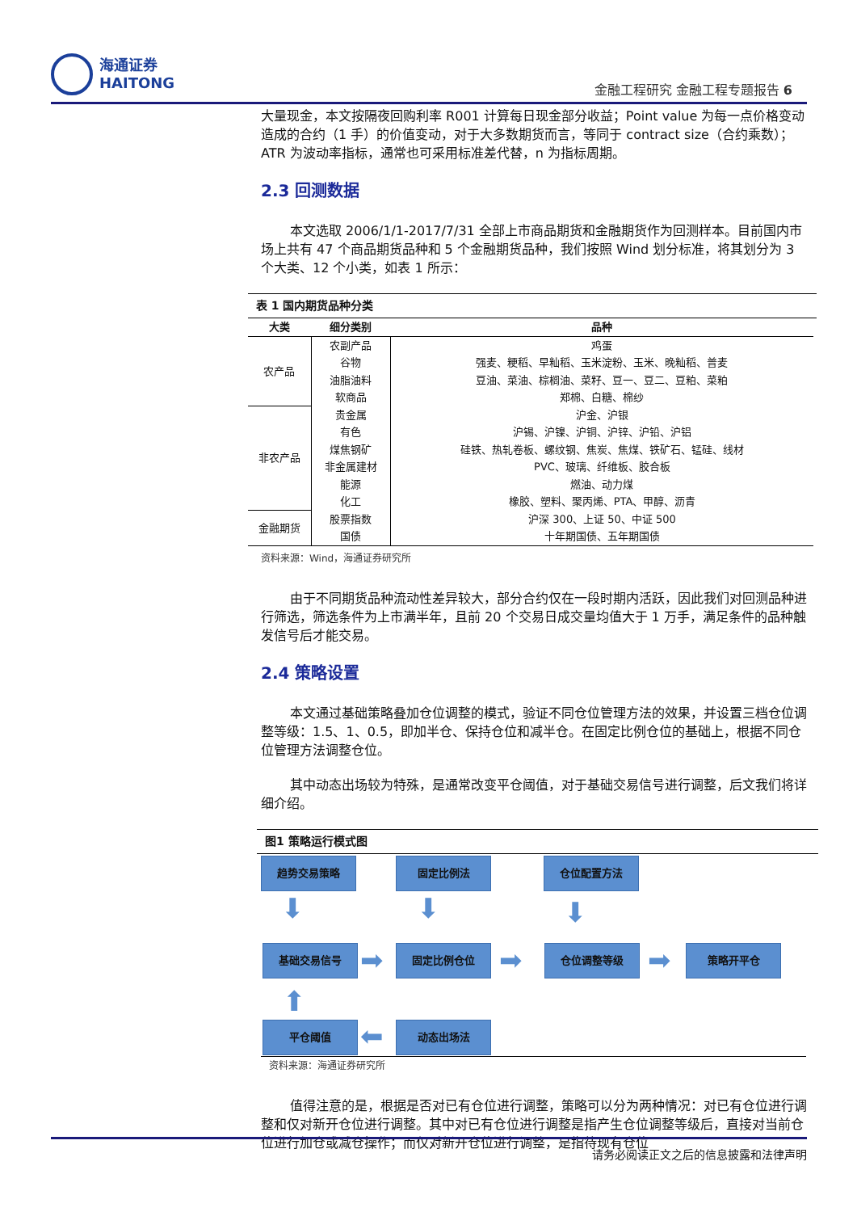海通证券
HAITONG
金融工程研究 金融工程专题报告 6
大量现金，本文按隔夜回购利率 R001 计算每日现金部分收益；Point value 为每一点价格变动造成的合约（1 手）的价值变动，对于大多数期货而言，等同于 contract size（合约乘数）；ATR 为波动率指标，通常也可采用标准差代替，n 为指标周期。
2.3 回测数据
本文选取 2006/1/1-2017/7/31 全部上市商品期货和金融期货作为回测样本。目前国内市场上共有 47 个商品期货品种和 5 个金融期货品种，我们按照 Wind 划分标准，将其划分为 3 个大类、12 个小类，如表 1 所示：
表 1 国内期货品种分类
| 大类 | 细分类别 | 品种 |
| --- | --- | --- |
| 农产品 | 农副产品 | 鸡蛋 |
| | 谷物 | 强麦、粳稻、早籼稻、玉米淀粉、玉米、晚籼稻、普麦 |
| | 油脂油料 | 豆油、菜油、棕榈油、菜籽、豆一、豆二、豆粕、菜粕 |
| | 软商品 | 郑棉、白糖、棉纱 |
| 非农产品 | 贵金属 | 沪金、沪银 |
| | 有色 | 沪锡、沪镍、沪铜、沪锌、沪铅、沪铝 |
| | 煤焦钢矿 | 硅铁、热轧卷板、螺纹钢、焦炭、焦煤、铁矿石、锰硅、线材 |
| | 非金属建材 | PVC、玻璃、纤维板、胶合板 |
| | 能源 | 燃油、动力煤 |
| | 化工 | 橡胶、塑料、聚丙烯、PTA、甲醇、沥青 |
| 金融期货 | 股票指数 | 沪深 300、上证 50、中证 500 |
| | 国债 | 十年期国债、五年期国债 |
资料来源：Wind，海通证券研究所
由于不同期货品种流动性差异较大，部分合约仅在一段时期内活跃，因此我们对回测品种进行筛选，筛选条件为上市满半年，且前 20 个交易日成交量均值大于 1 万手，满足条件的品种触发信号后才能交易。
2.4 策略设置
本文通过基础策略叠加仓位调整的模式，验证不同仓位管理方法的效果，并设置三档仓位调整等级：1.5、1、0.5，即加半仓、保持仓位和减半仓。在固定比例仓位的基础上，根据不同仓位管理方法调整仓位。
其中动态出场较为特殊，是通常改变平仓阈值，对于基础交易信号进行调整，后文我们将详细介绍。
图1 策略运行模式图
趋势交易策略 固定比例法 仓位配置方法
⬇ ⬇ ⬇
基础交易信号 ➡ 固定比例仓位 ➡ 仓位调整等级 ➡ 策略开平仓
⬆
平仓阈值 ⬅ 动态出场法
资料来源：海通证券研究所
值得注意的是，根据是否对已有仓位进行调整，策略可以分为两种情况：对已有仓位进行调整和仅对新开仓位进行调整。其中对已有仓位进行调整是指产生仓位调整等级后，直接对当前仓位进行加仓或减仓操作；而仅对新开仓位进行调整，是指待现有仓位
请务必阅读正文之后的信息披露和法律声明